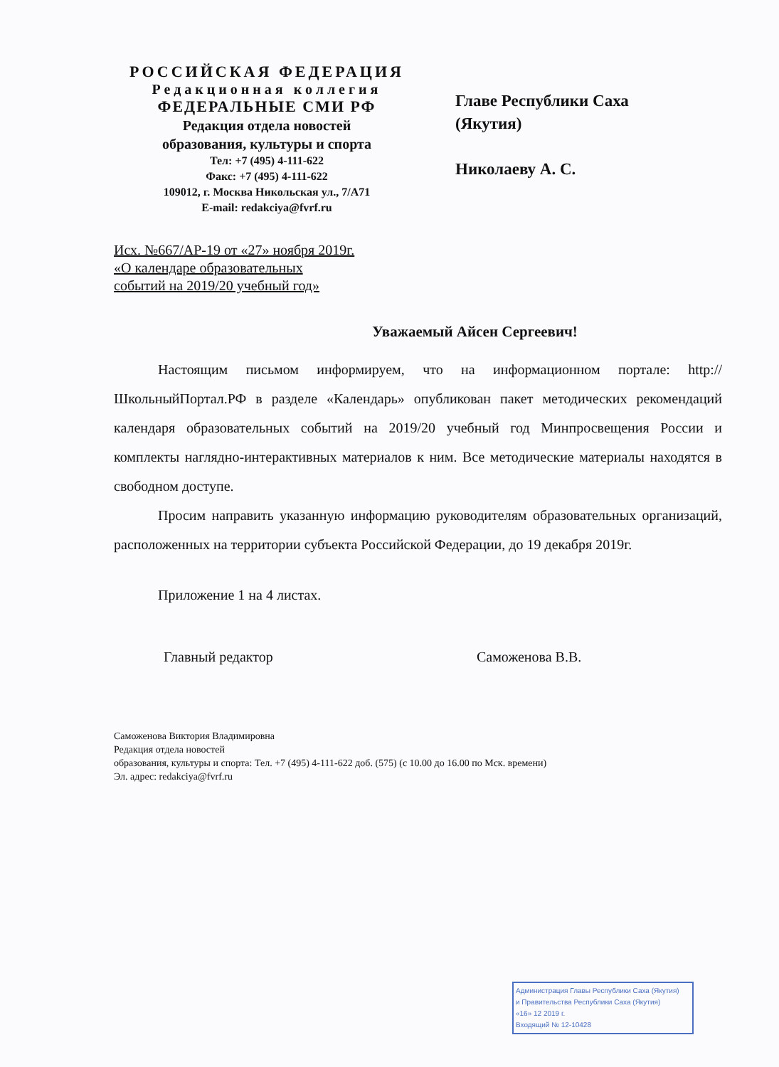РОССИЙСКАЯ ФЕДЕРАЦИЯ
Редакционная коллегия
ФЕДЕРАЛЬНЫЕ СМИ РФ
Редакция отдела новостей
образования, культуры и спорта
Тел: +7 (495) 4-111-622
Факс: +7 (495) 4-111-622
109012, г. Москва Никольская ул., 7/А71
E-mail: redakciya@fvrf.ru
Главе Республики Саха
(Якутия)
Николаеву А. С.
Исх. №667/АР-19 от «27» ноября 2019г.
«О календаре образовательных
событий на 2019/20 учебный год»
Уважаемый Айсен Сергеевич!
Настоящим письмом информируем, что на информационном портале: http://ШкольныйПортал.РФ в разделе «Календарь» опубликован пакет методических рекомендаций календаря образовательных событий на 2019/20 учебный год Минпросвещения России и комплекты наглядно-интерактивных материалов к ним. Все методические материалы находятся в свободном доступе.
Просим направить указанную информацию руководителям образовательных организаций, расположенных на территории субъекта Российской Федерации, до 19 декабря 2019г.
Приложение 1 на 4 листах.
Главный редактор Саможенова В.В.
Саможенова Виктория Владимировна
Редакция отдела новостей
образования, культуры и спорта: Тел. +7 (495) 4-111-622 доб. (575) (с 10.00 до 16.00 по Мск. времени)
Эл. адрес: redakciya@fvrf.ru
Администрация Главы Республики Саха (Якутия)
и Правительства Республики Саха (Якутия)
«16» 12 2019 г.
Входящий № 12-10428